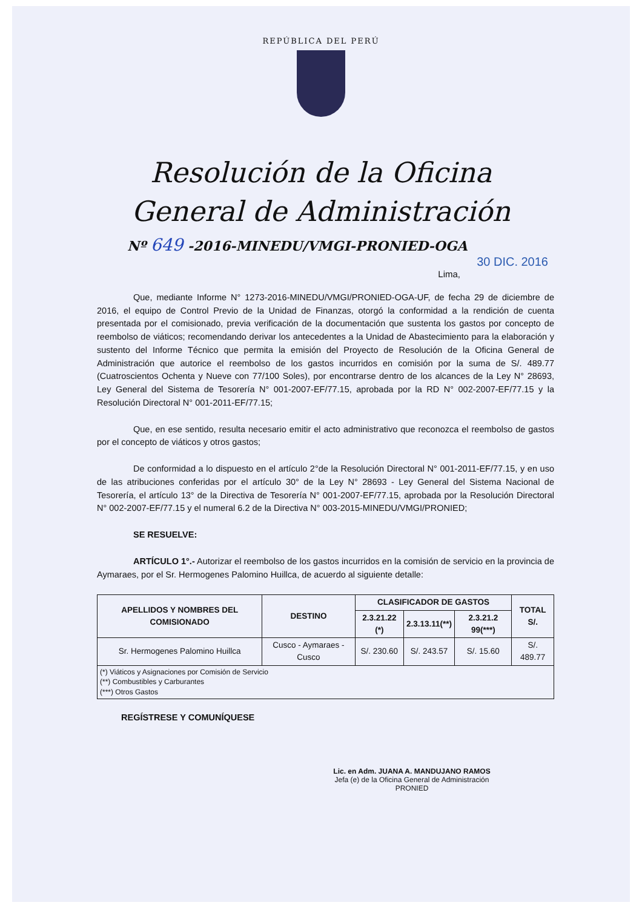REPÚBLICA DEL PERÚ
Resolución de la Oficina
General de Administración
Nº 649 -2016-MINEDU/VMGI-PRONIED-OGA
30 DIC. 2016
Lima,
Que, mediante Informe N° 1273-2016-MINEDU/VMGI/PRONIED-OGA-UF, de fecha 29 de diciembre de 2016, el equipo de Control Previo de la Unidad de Finanzas, otorgó la conformidad a la rendición de cuenta presentada por el comisionado, previa verificación de la documentación que sustenta los gastos por concepto de reembolso de viáticos; recomendando derivar los antecedentes a la Unidad de Abastecimiento para la elaboración y sustento del Informe Técnico que permita la emisión del Proyecto de Resolución de la Oficina General de Administración que autorice el reembolso de los gastos incurridos en comisión por la suma de S/. 489.77 (Cuatroscientos Ochenta y Nueve con 77/100 Soles), por encontrarse dentro de los alcances de la Ley N° 28693, Ley General del Sistema de Tesorería N° 001-2007-EF/77.15, aprobada por la RD N° 002-2007-EF/77.15 y la Resolución Directoral N° 001-2011-EF/77.15;
Que, en ese sentido, resulta necesario emitir el acto administrativo que reconozca el reembolso de gastos por el concepto de viáticos y otros gastos;
De conformidad a lo dispuesto en el artículo 2°de la Resolución Directoral N° 001-2011-EF/77.15, y en uso de las atribuciones conferidas por el artículo 30° de la Ley N° 28693 - Ley General del Sistema Nacional de Tesorería, el artículo 13° de la Directiva de Tesorería N° 001-2007-EF/77.15, aprobada por la Resolución Directoral N° 002-2007-EF/77.15 y el numeral 6.2 de la Directiva N° 003-2015-MINEDU/VMGI/PRONIED;
SE RESUELVE:
ARTÍCULO 1°.- Autorizar el reembolso de los gastos incurridos en la comisión de servicio en la provincia de Aymaraes, por el Sr. Hermogenes Palomino Huillca, de acuerdo al siguiente detalle:
| APELLIDOS Y NOMBRES DEL COMISIONADO | DESTINO | CLASIFICADOR DE GASTOS | | | TOTAL S/. |
| --- | --- | --- | --- | --- | --- |
| | | 2.3.21.22 (*) | 2.3.13.11(**) | 2.3.21.2 99(***) | |
| Sr. Hermogenes Palomino Huillca | Cusco - Aymaraes - Cusco | S/. 230.60 | S/. 243.57 | S/. 15.60 | S/. 489.77 |
| (*) Viáticos y Asignaciones por Comisión de Servicio (**) Combustibles y Carburantes (***) Otros Gastos | | | | | |
REGÍSTRESE Y COMUNÍQUESE
Lic. en Adm. JUANA A. MANDUJANO RAMOS
Jefa (e) de la Oficina General de Administración
PRONIED